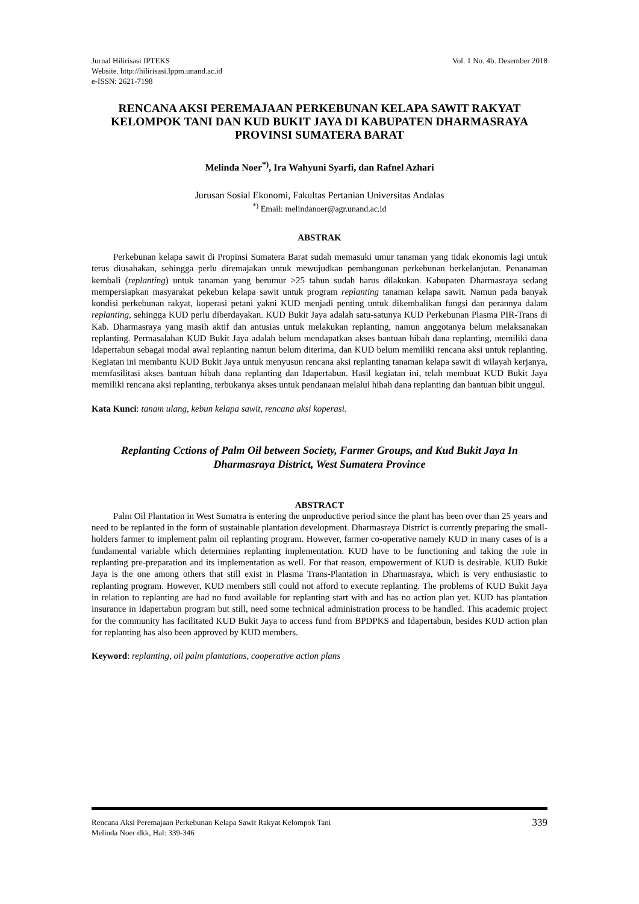Jurnal Hilirisasi IPTEKS
Website. http://hilirisasi.lppm.unand.ac.id
e-ISSN: 2621-7198
Vol. 1 No. 4b. Desember 2018
RENCANA AKSI PEREMAJAAN PERKEBUNAN KELAPA SAWIT RAKYAT KELOMPOK TANI DAN KUD BUKIT JAYA DI KABUPATEN DHARMASRAYA PROVINSI SUMATERA BARAT
Melinda Noer<sup>*)</sup>, Ira Wahyuni Syarfi, dan Rafnel Azhari
Jurusan Sosial Ekonomi, Fakultas Pertanian Universitas Andalas
<sup>*)</sup> Email: melindanoer@agr.unand.ac.id
ABSTRAK
Perkebunan kelapa sawit di Propinsi Sumatera Barat sudah memasuki umur tanaman yang tidak ekonomis lagi untuk terus diusahakan, sehingga perlu diremajakan untuk mewujudkan pembangunan perkebunan berkelanjutan. Penanaman kembali (replanting) untuk tanaman yang berumur >25 tahun sudah harus dilakukan. Kabupaten Dharmasraya sedang mempersiapkan masyarakat pekebun kelapa sawit untuk program replanting tanaman kelapa sawit. Namun pada banyak kondisi perkebunan rakyat, koperasi petani yakni KUD menjadi penting untuk dikembalikan fungsi dan perannya dalam replanting, sehingga KUD perlu diberdayakan. KUD Bukit Jaya adalah satu-satunya KUD Perkebunan Plasma PIR-Trans di Kab. Dharmasraya yang masih aktif dan antusias untuk melakukan replanting, namun anggotanya belum melaksanakan replanting. Permasalahan KUD Bukit Jaya adalah belum mendapatkan akses bantuan hibah dana replanting, memiliki dana Idapertabun sebagai modal awal replanting namun belum diterima, dan KUD belum memiliki rencana aksi untuk replanting. Kegiatan ini membantu KUD Bukit Jaya untuk menyusun rencana aksi replanting tanaman kelapa sawit di wilayah kerjanya, memfasilitasi akses bantuan hibah dana replanting dan Idapertabun. Hasil kegiatan ini, telah membuat KUD Bukit Jaya memiliki rencana aksi replanting, terbukanya akses untuk pendanaan melalui hibah dana replanting dan bantuan bibit unggul.
Kata Kunci: tanam ulang, kebun kelapa sawit, rencana aksi koperasi.
Replanting Cctions of Palm Oil between Society, Farmer Groups, and Kud Bukit Jaya In Dharmasraya District, West Sumatera Province
ABSTRACT
Palm Oil Plantation in West Sumatra is entering the unproductive period since the plant has been over than 25 years and need to be replanted in the form of sustainable plantation development. Dharmasraya District is currently preparing the small-holders farmer to implement palm oil replanting program. However, farmer co-operative namely KUD in many cases of is a fundamental variable which determines replanting implementation. KUD have to be functioning and taking the role in replanting pre-preparation and its implementation as well. For that reason, empowerment of KUD is desirable. KUD Bukit Jaya is the one among others that still exist in Plasma Trans-Plantation in Dharmasraya, which is very enthusiastic to replanting program. However, KUD members still could not afford to execute replanting. The problems of KUD Bukit Jaya in relation to replanting are had no fund available for replanting start with and has no action plan yet. KUD has plantation insurance in Idapertabun program but still, need some technical administration process to be handled. This academic project for the community has facilitated KUD Bukit Jaya to access fund from BPDPKS and Idapertabun, besides KUD action plan for replanting has also been approved by KUD members.
Keyword: replanting, oil palm plantations, cooperative action plans
Rencana Aksi Peremajaan Perkebunan Kelapa Sawit Rakyat Kelompok Tani
Melinda Noer dkk, Hal: 339-346
339